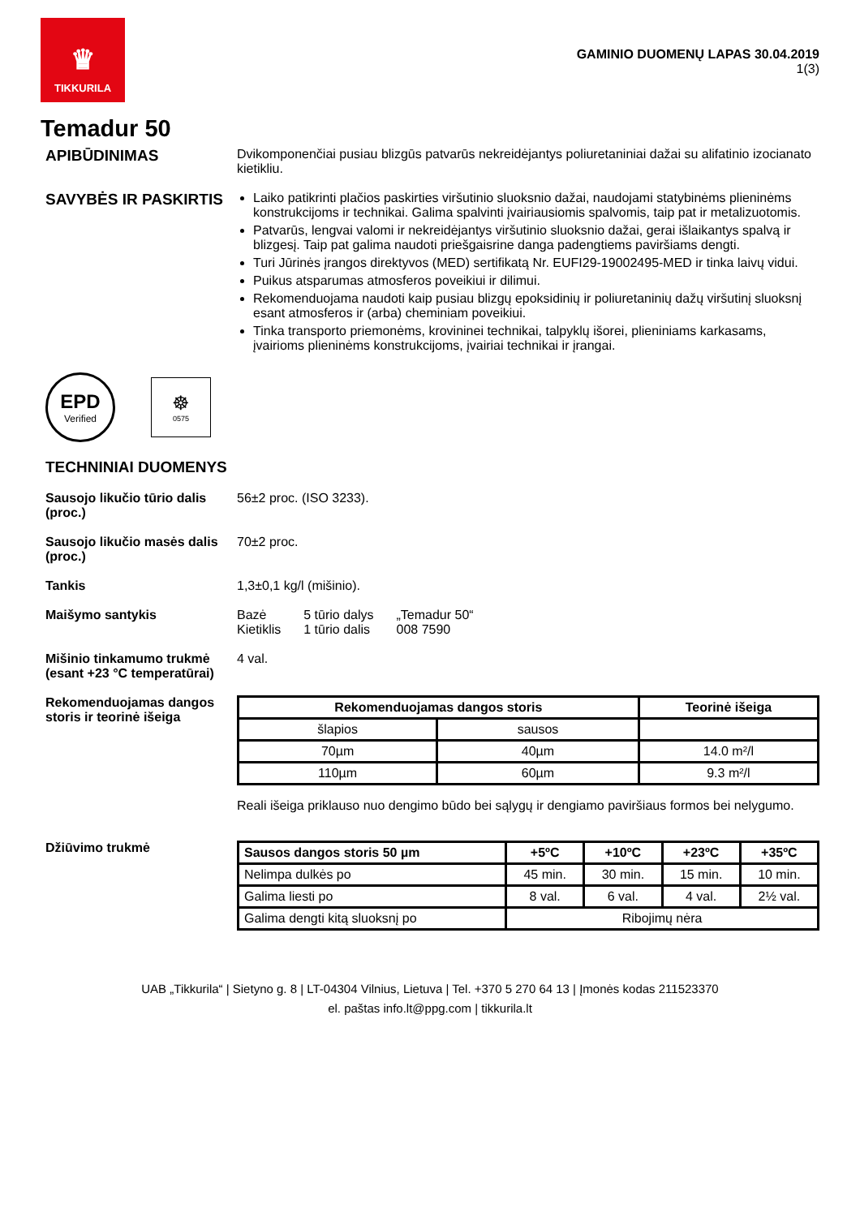♛
TIKKURILA
GAMINIO DUOMENŲ LAPAS 30.04.2019
1(3)
Temadur 50
APIBŪDINIMAS
Dvikomponenčiai pusiau blizgūs patvarūs nekreidėjantys poliuretaniniai dažai su alifatinio izocianato kietikliu.
SAVYBĖS IR PASKIRTIS
Laiko patikrinti plačios paskirties viršutinio sluoksnio dažai, naudojami statybinėms plieninėms konstrukcijoms ir technikai. Galima spalvinti įvairiausiomis spalvomis, taip pat ir metalizuotomis.
Patvarūs, lengvai valomi ir nekreidėjantys viršutinio sluoksnio dažai, gerai išlaikantys spalvą ir blizgesį. Taip pat galima naudoti priešgaisrine danga padengtiems paviršiams dengti.
Turi Jūrinės įrangos direktyvos (MED) sertifikatą Nr. EUFI29-19002495-MED ir tinka laivų vidui.
Puikus atsparumas atmosferos poveikiui ir dilimui.
Rekomenduojama naudoti kaip pusiau blizgų epoksidinių ir poliuretaninių dažų viršutinį sluoksnį esant atmosferos ir (arba) cheminiam poveikiui.
Tinka transporto priemonėms, krovininei technikai, talpyklų išorei, plieniniams karkasams, įvairioms plieninėms konstrukcijoms, įvairiai technikai ir įrangai.
EPD
Verified
☸
0575
TECHNINIAI DUOMENYS
Sausojo likučio tūrio dalis (proc.)
56±2 proc. (ISO 3233).
Sausojo likučio masės dalis (proc.)
70±2 proc.
Tankis 1,3±0,1 kg/l (mišinio).
Maišymo santykis Bazė
Kietiklis
5 tūrio dalys
1 tūrio dalis
„Temadur 50“
008 7590
Mišinio tinkamumo trukmė (esant +23 °C temperatūrai)
4 val.
Rekomenduojamas dangos storis ir teorinė išeiga
| Rekomenduojamas dangos storis | | Teorinė išeiga |
| --- | --- | --- |
| šlapios | sausos | |
| 70µm | 40µm | 14.0 m²/l |
| 110µm | 60µm | 9.3 m²/l |
Reali išeiga priklauso nuo dengimo būdo bei sąlygų ir dengiamo paviršiaus formos bei nelygumo.
Džiūvimo trukmė
| Sausos dangos storis 50 µm | +5ºC | +10ºC | +23ºC | +35ºC |
| --- | --- | --- | --- | --- |
| Nelimpa dulkės po | 45 min. | 30 min. | 15 min. | 10 min. |
| Galima liesti po | 8 val. | 6 val. | 4 val. | 2½ val. |
| Galima dengti kitą sluoksnį po | Ribojimų nėra | | | |
UAB „Tikkurila“ | Sietyno g. 8 | LT-04304 Vilnius, Lietuva | Tel. +370 5 270 64 13 | Įmonės kodas 211523370
el. paštas info.lt@ppg.com | tikkurila.lt